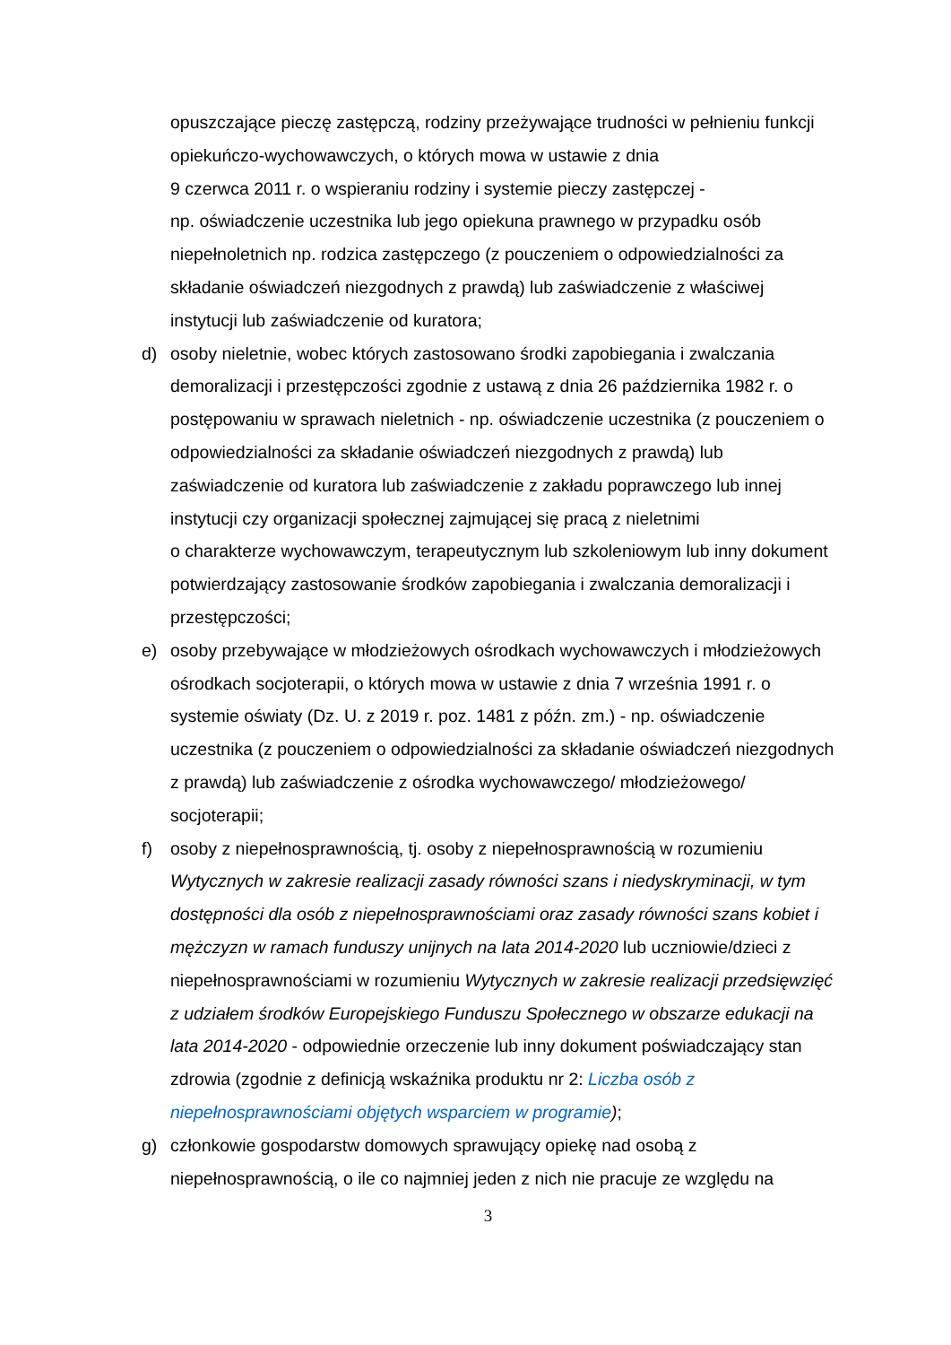opuszczające pieczę zastępczą, rodziny przeżywające trudności w pełnieniu funkcji opiekuńczo-wychowawczych, o których mowa w ustawie z dnia
9 czerwca 2011 r. o wspieraniu rodziny i systemie pieczy zastępczej -
np. oświadczenie uczestnika lub jego opiekuna prawnego w przypadku osób niepełnoletnich np. rodzica zastępczego (z pouczeniem o odpowiedzialności za składanie oświadczeń niezgodnych z prawdą) lub zaświadczenie z właściwej instytucji lub zaświadczenie od kuratora;
d) osoby nieletnie, wobec których zastosowano środki zapobiegania i zwalczania demoralizacji i przestępczości zgodnie z ustawą z dnia 26 października 1982 r. o postępowaniu w sprawach nieletnich - np. oświadczenie uczestnika (z pouczeniem o odpowiedzialności za składanie oświadczeń niezgodnych z prawdą) lub zaświadczenie od kuratora lub zaświadczenie z zakładu poprawczego lub innej instytucji czy organizacji społecznej zajmującej się pracą z nieletnimi
o charakterze wychowawczym, terapeutycznym lub szkoleniowym lub inny dokument potwierdzający zastosowanie środków zapobiegania i zwalczania demoralizacji i przestępczości;
e) osoby przebywające w młodzieżowych ośrodkach wychowawczych i młodzieżowych ośrodkach socjoterapii, o których mowa w ustawie z dnia 7 września 1991 r. o systemie oświaty (Dz. U. z 2019 r. poz. 1481 z późn. zm.) - np. oświadczenie uczestnika (z pouczeniem o odpowiedzialności za składanie oświadczeń niezgodnych z prawdą) lub zaświadczenie z ośrodka wychowawczego/ młodzieżowego/ socjoterapii;
f) osoby z niepełnosprawnością, tj. osoby z niepełnosprawnością w rozumieniu Wytycznych w zakresie realizacji zasady równości szans i niedyskryminacji, w tym dostępności dla osób z niepełnosprawnościami oraz zasady równości szans kobiet i mężczyzn w ramach funduszy unijnych na lata 2014-2020 lub uczniowie/dzieci z niepełnosprawnościami w rozumieniu Wytycznych w zakresie realizacji przedsięwzięć z udziałem środków Europejskiego Funduszu Społecznego w obszarze edukacji na lata 2014-2020 - odpowiednie orzeczenie lub inny dokument poświadczający stan zdrowia (zgodnie z definicją wskaźnika produktu nr 2: Liczba osób z niepełnosprawnościami objętych wsparciem w programie);
g) członkowie gospodarstw domowych sprawujący opiekę nad osobą z niepełnosprawnością, o ile co najmniej jeden z nich nie pracuje ze względu na
3